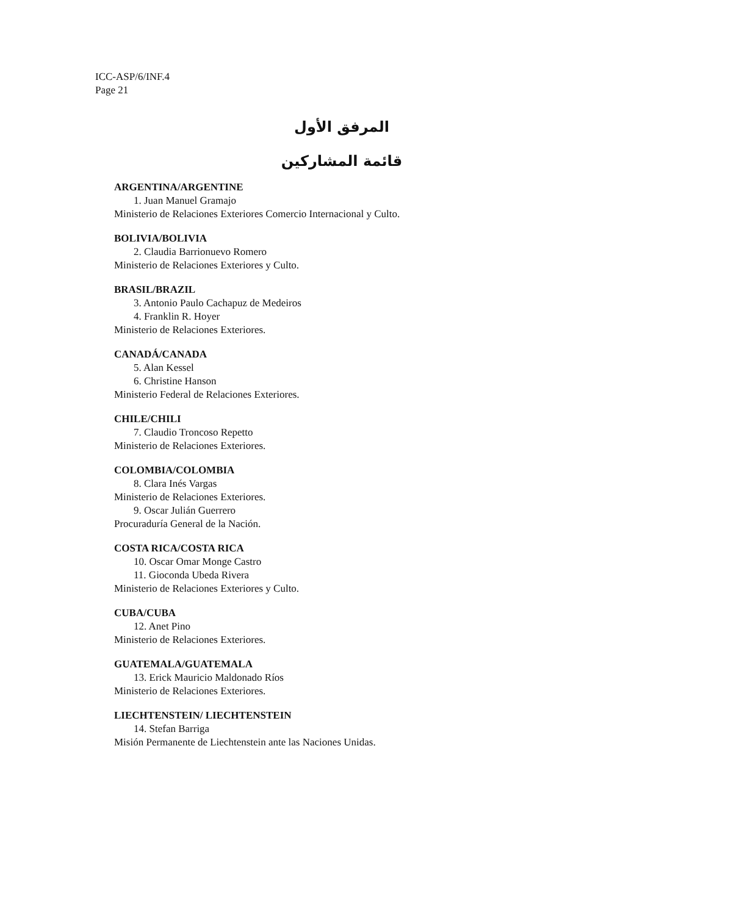ICC-ASP/6/INF.4
Page 21
المرفق الأول
قائمة المشاركين
ARGENTINA/ARGENTINE
1. Juan Manuel Gramajo
Ministerio de Relaciones Exteriores Comercio Internacional y Culto.
BOLIVIA/BOLIVIA
2. Claudia Barrionuevo Romero
Ministerio de Relaciones Exteriores y Culto.
BRASIL/BRAZIL
3. Antonio Paulo Cachapuz de Medeiros
4. Franklin R. Hoyer
Ministerio de Relaciones Exteriores.
CANADÁ/CANADA
5. Alan Kessel
6. Christine Hanson
Ministerio Federal de Relaciones Exteriores.
CHILE/CHILI
7. Claudio Troncoso Repetto
Ministerio de Relaciones Exteriores.
COLOMBIA/COLOMBIA
8. Clara Inés Vargas
Ministerio de Relaciones Exteriores.
9. Oscar Julián Guerrero
Procuraduría General de la Nación.
COSTA RICA/COSTA RICA
10. Oscar Omar Monge Castro
11. Gioconda Ubeda Rivera
Ministerio de Relaciones Exteriores y Culto.
CUBA/CUBA
12. Anet Pino
Ministerio de Relaciones Exteriores.
GUATEMALA/GUATEMALA
13. Erick Mauricio Maldonado Ríos
Ministerio de Relaciones Exteriores.
LIECHTENSTEIN/ LIECHTENSTEIN
14. Stefan Barriga
Misión Permanente de Liechtenstein ante las Naciones Unidas.